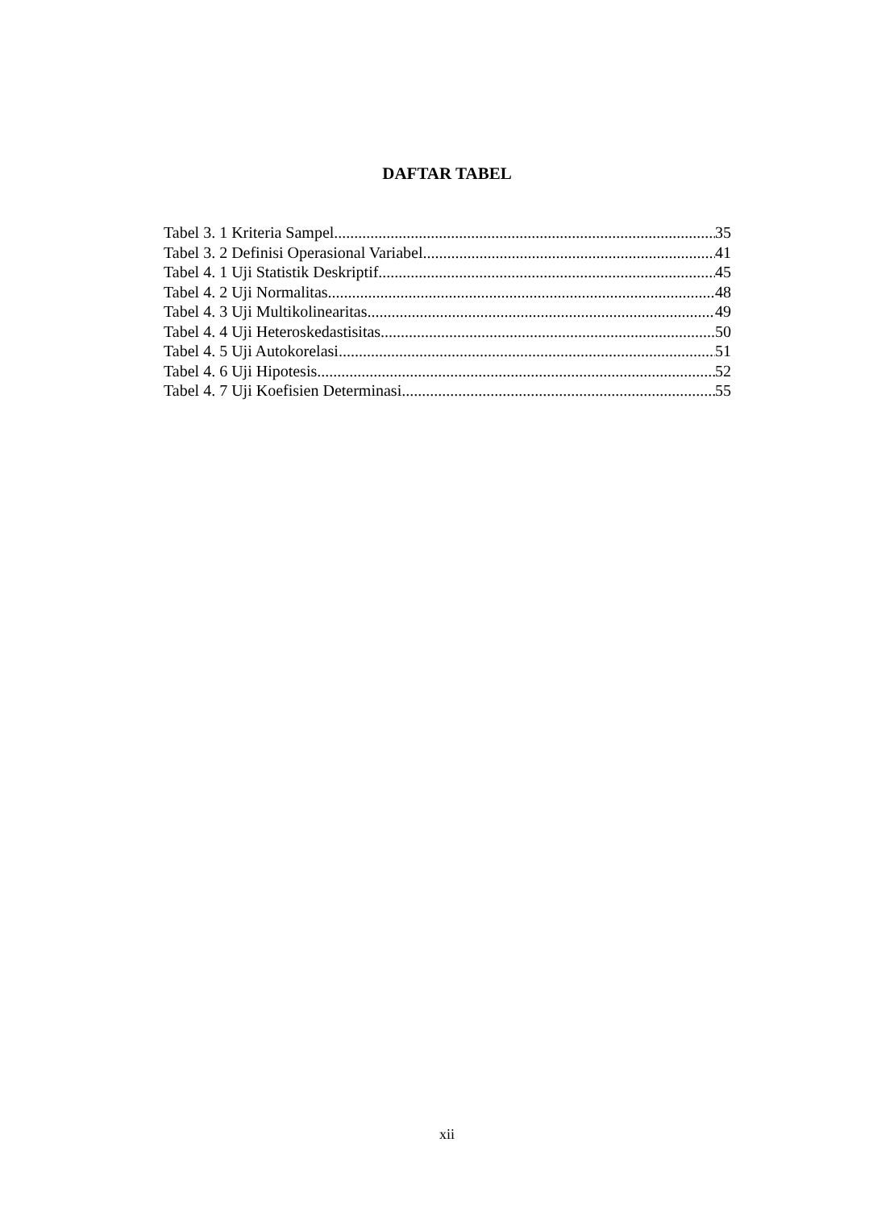DAFTAR TABEL
Tabel 3. 1 Kriteria Sampel 35
Tabel 3. 2 Definisi Operasional Variabel 41
Tabel 4. 1 Uji Statistik Deskriptif 45
Tabel 4. 2 Uji Normalitas 48
Tabel 4. 3 Uji Multikolinearitas 49
Tabel 4. 4 Uji Heteroskedastisitas 50
Tabel 4. 5 Uji Autokorelasi 51
Tabel 4. 6 Uji Hipotesis 52
Tabel 4. 7 Uji Koefisien Determinasi 55
xii